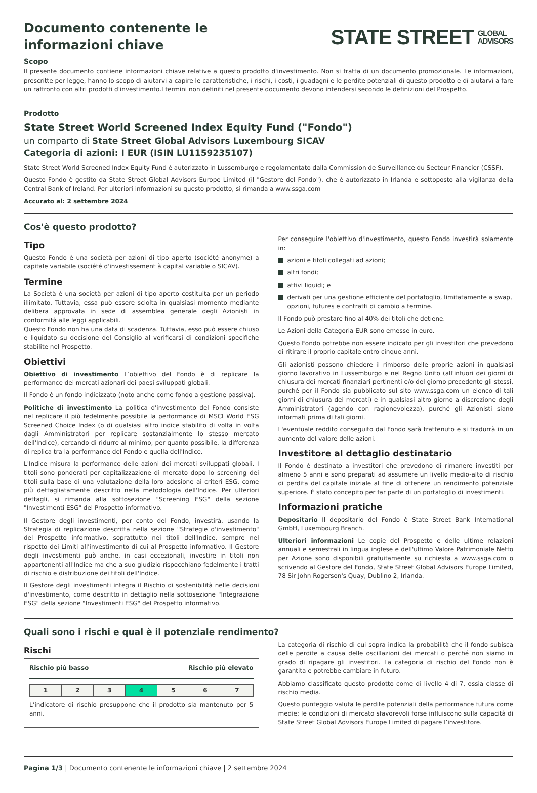Documento contenente le informazioni chiave
STATE STREET
GLOBAL
ADVISORS
Scopo
Il presente documento contiene informazioni chiave relative a questo prodotto d'investimento. Non si tratta di un documento promozionale. Le informazioni, prescritte per legge, hanno lo scopo di aiutarvi a capire le caratteristiche, i rischi, i costi, i guadagni e le perdite potenziali di questo prodotto e di aiutarvi a fare un raffronto con altri prodotti d'investimento.I termini non definiti nel presente documento devono intendersi secondo le definizioni del Prospetto.
Prodotto
State Street World Screened Index Equity Fund ("Fondo")
un comparto di State Street Global Advisors Luxembourg SICAV
Categoria di azioni: I EUR (ISIN LU1159235107)
State Street World Screened Index Equity Fund è autorizzato in Lussemburgo e regolamentato dalla Commission de Surveillance du Secteur Financier (CSSF).
Questo Fondo è gestito da State Street Global Advisors Europe Limited (il "Gestore del Fondo"), che è autorizzato in Irlanda e sottoposto alla vigilanza della Central Bank of Ireland. Per ulteriori informazioni su questo prodotto, si rimanda a www.ssga.com
Accurato al: 2 settembre 2024
Cos'è questo prodotto?
Tipo
Questo Fondo è una società per azioni di tipo aperto (société anonyme) a capitale variabile (société d'investissement à capital variable o SICAV).
Termine
La Società è una società per azioni di tipo aperto costituita per un periodo illimitato. Tuttavia, essa può essere sciolta in qualsiasi momento mediante delibera approvata in sede di assemblea generale degli Azionisti in conformità alle leggi applicabili.
Questo Fondo non ha una data di scadenza. Tuttavia, esso può essere chiuso e liquidato su decisione del Consiglio al verificarsi di condizioni specifiche stabilite nel Prospetto.
Obiettivi
Obiettivo di investimento L’obiettivo del Fondo è di replicare la performance dei mercati azionari dei paesi sviluppati globali.
Il Fondo è un fondo indicizzato (noto anche come fondo a gestione passiva).
Politiche di investimento La politica d'investimento del Fondo consiste nel replicare il più fedelmente possibile la performance di MSCI World ESG Screened Choice Index (o di qualsiasi altro indice stabilito di volta in volta dagli Amministratori per replicare sostanzialmente lo stesso mercato dell'Indice), cercando di ridurre al minimo, per quanto possibile, la differenza di replica tra la performance del Fondo e quella dell'Indice.
L'Indice misura la performance delle azioni dei mercati sviluppati globali. I titoli sono ponderati per capitalizzazione di mercato dopo lo screening dei titoli sulla base di una valutazione della loro adesione ai criteri ESG, come più dettagliatamente descritto nella metodologia dell'Indice. Per ulteriori dettagli, si rimanda alla sottosezione "Screening ESG" della sezione "Investimenti ESG" del Prospetto informativo.
Il Gestore degli investimenti, per conto del Fondo, investirà, usando la Strategia di replicazione descritta nella sezione "Strategie d'investimento" del Prospetto informativo, soprattutto nei titoli dell'Indice, sempre nel rispetto dei Limiti all'investimento di cui al Prospetto informativo. Il Gestore degli investimenti può anche, in casi eccezionali, investire in titoli non appartenenti all'Indice ma che a suo giudizio rispecchiano fedelmente i tratti di rischio e distribuzione dei titoli dell'Indice.
Il Gestore degli investimenti integra il Rischio di sostenibilità nelle decisioni d'investimento, come descritto in dettaglio nella sottosezione "Integrazione ESG" della sezione "Investimenti ESG" del Prospetto informativo.
Per conseguire l'obiettivo d'investimento, questo Fondo investirà solamente in:
azioni e titoli collegati ad azioni;
altri fondi;
attivi liquidi; e
derivati per una gestione efficiente del portafoglio, limitatamente a swap, opzioni, futures e contratti di cambio a termine.
Il Fondo può prestare fino al 40% dei titoli che detiene.
Le Azioni della Categoria EUR sono emesse in euro.
Questo Fondo potrebbe non essere indicato per gli investitori che prevedono di ritirare il proprio capitale entro cinque anni.
Gli azionisti possono chiedere il rimborso delle proprie azioni in qualsiasi giorno lavorativo in Lussemburgo e nel Regno Unito (all'infuori dei giorni di chiusura dei mercati finanziari pertinenti e/o del giorno precedente gli stessi, purché per il Fondo sia pubblicato sul sito www.ssga.com un elenco di tali giorni di chiusura dei mercati) e in qualsiasi altro giorno a discrezione degli Amministratori (agendo con ragionevolezza), purché gli Azionisti siano informati prima di tali giorni.
L'eventuale reddito conseguito dal Fondo sarà trattenuto e si tradurrà in un aumento del valore delle azioni.
Investitore al dettaglio destinatario
Il Fondo è destinato a investitori che prevedono di rimanere investiti per almeno 5 anni e sono preparati ad assumere un livello medio-alto di rischio di perdita del capitale iniziale al fine di ottenere un rendimento potenziale superiore. È stato concepito per far parte di un portafoglio di investimenti.
Informazioni pratiche
Depositario Il depositario del Fondo è State Street Bank International GmbH, Luxembourg Branch.
Ulteriori informazioni Le copie del Prospetto e delle ultime relazioni annuali e semestrali in lingua inglese e dell'ultimo Valore Patrimoniale Netto per Azione sono disponibili gratuitamente su richiesta a www.ssga.com o scrivendo al Gestore del Fondo, State Street Global Advisors Europe Limited, 78 Sir John Rogerson's Quay, Dublino 2, Irlanda.
Quali sono i rischi e qual è il potenziale rendimento?
Rischi
Rischio più basso Rischio più elevato
| 1 | 2 | 3 | 4 | 5 | 6 | 7 |
L’indicatore di rischio presuppone che il prodotto sia mantenuto per 5 anni.
La categoria di rischio di cui sopra indica la probabilità che il fondo subisca delle perdite a causa delle oscillazioni dei mercati o perché non siamo in grado di ripagare gli investitori. La categoria di rischio del Fondo non è garantita e potrebbe cambiare in futuro.
Abbiamo classificato questo prodotto come di livello 4 di 7, ossia classe di rischio media.
Questo punteggio valuta le perdite potenziali della performance futura come medie; le condizioni di mercato sfavorevoli forse influiscono sulla capacità di State Street Global Advisors Europe Limited di pagare l’investitore.
Pagina 1/3 | Documento contenente le informazioni chiave | 2 settembre 2024